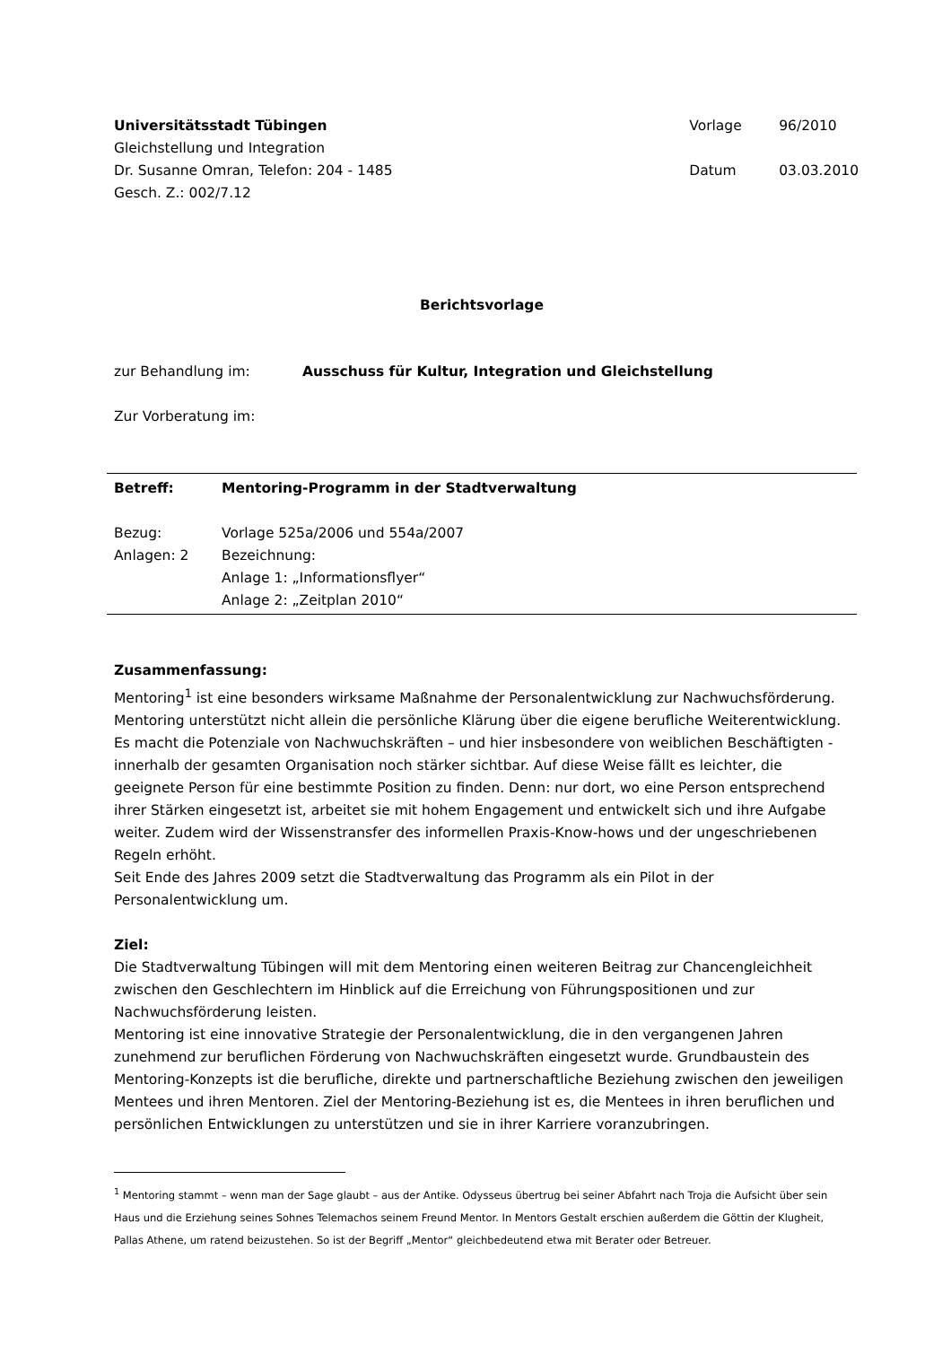Universitätsstadt Tübingen
Gleichstellung und Integration
Dr. Susanne Omran, Telefon: 204 - 1485
Gesch. Z.: 002/7.12
| Vorlage | 96/2010 |
| Datum | 03.03.2010 |
Berichtsvorlage
| zur Behandlung im: | Ausschuss für Kultur, Integration und Gleichstellung |
Zur Vorberatung im:
| Betreff: | Mentoring-Programm in der Stadtverwaltung |
| Bezug: | Vorlage 525a/2006 und 554a/2007 |
| Anlagen: 2 | Bezeichnung: Anlage 1: „Informationsflyer“ Anlage 2: „Zeitplan 2010“ |
Zusammenfassung:
Mentoring<sup>1</sup> ist eine besonders wirksame Maßnahme der Personalentwicklung zur Nachwuchsförderung. Mentoring unterstützt nicht allein die persönliche Klärung über die eigene berufliche Weiterentwicklung. Es macht die Potenziale von Nachwuchskräften – und hier insbesondere von weiblichen Beschäftigten - innerhalb der gesamten Organisation noch stärker sichtbar. Auf diese Weise fällt es leichter, die geeignete Person für eine bestimmte Position zu finden. Denn: nur dort, wo eine Person entsprechend ihrer Stärken eingesetzt ist, arbeitet sie mit hohem Engagement und entwickelt sich und ihre Aufgabe weiter. Zudem wird der Wissenstransfer des informellen Praxis-Know-hows und der ungeschriebenen Regeln erhöht.
Seit Ende des Jahres 2009 setzt die Stadtverwaltung das Programm als ein Pilot in der Personalentwicklung um.
Ziel:
Die Stadtverwaltung Tübingen will mit dem Mentoring einen weiteren Beitrag zur Chancengleichheit zwischen den Geschlechtern im Hinblick auf die Erreichung von Führungspositionen und zur Nachwuchsförderung leisten.
Mentoring ist eine innovative Strategie der Personalentwicklung, die in den vergangenen Jahren zunehmend zur beruflichen Förderung von Nachwuchskräften eingesetzt wurde. Grundbaustein des Mentoring-Konzepts ist die berufliche, direkte und partnerschaftliche Beziehung zwischen den jeweiligen Mentees und ihren Mentoren. Ziel der Mentoring-Beziehung ist es, die Mentees in ihren beruflichen und persönlichen Entwicklungen zu unterstützen und sie in ihrer Karriere voranzubringen.
<sup>1</sup> Mentoring stammt – wenn man der Sage glaubt – aus der Antike. Odysseus übertrug bei seiner Abfahrt nach Troja die Aufsicht über sein Haus und die Erziehung seines Sohnes Telemachos seinem Freund Mentor. In Mentors Gestalt erschien außerdem die Göttin der Klugheit, Pallas Athene, um ratend beizustehen. So ist der Begriff „Mentor“ gleichbedeutend etwa mit Berater oder Betreuer.